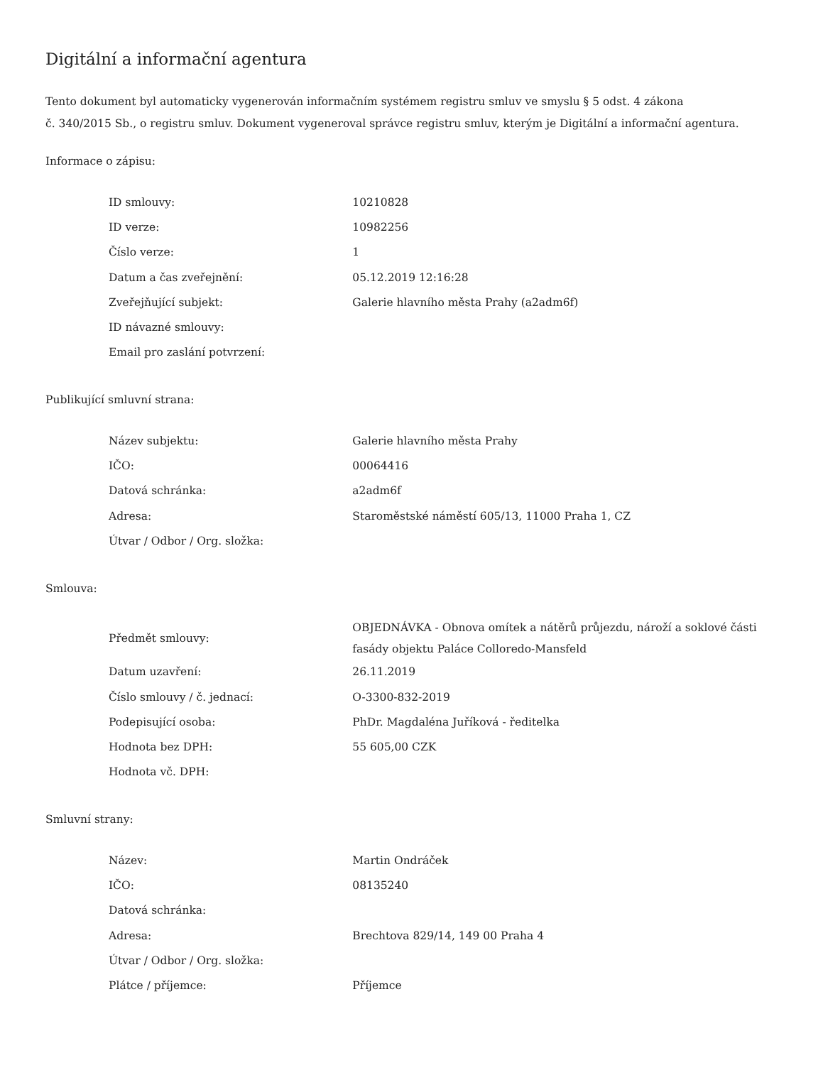Digitální a informační agentura
Tento dokument byl automaticky vygenerován informačním systémem registru smluv ve smyslu § 5 odst. 4 zákona
č. 340/2015 Sb., o registru smluv. Dokument vygeneroval správce registru smluv, kterým je Digitální a informační agentura.
Informace o zápisu:
| ID smlouvy: | 10210828 |
| ID verze: | 10982256 |
| Číslo verze: | 1 |
| Datum a čas zveřejnění: | 05.12.2019 12:16:28 |
| Zveřejňující subjekt: | Galerie hlavního města Prahy (a2adm6f) |
| ID návazné smlouvy: | |
| Email pro zaslání potvrzení: | |
Publikující smluvní strana:
| Název subjektu: | Galerie hlavního města Prahy |
| IČO: | 00064416 |
| Datová schránka: | a2adm6f |
| Adresa: | Staroměstské náměstí 605/13, 11000 Praha 1, CZ |
| Útvar / Odbor / Org. složka: | |
Smlouva:
| Předmět smlouvy: | OBJEDNÁVKA - Obnova omítek a nátěrů průjezdu, nároží a soklové části fasády objektu Paláce Colloredo-Mansfeld |
| Datum uzavření: | 26.11.2019 |
| Číslo smlouvy / č. jednací: | O-3300-832-2019 |
| Podepisující osoba: | PhDr. Magdaléna Juříková - ředitelka |
| Hodnota bez DPH: | 55 605,00 CZK |
| Hodnota vč. DPH: | |
Smluvní strany:
| Název: | Martin Ondráček |
| IČO: | 08135240 |
| Datová schránka: | |
| Adresa: | Brechtova 829/14, 149 00 Praha 4 |
| Útvar / Odbor / Org. složka: | |
| Plátce / příjemce: | Příjemce |